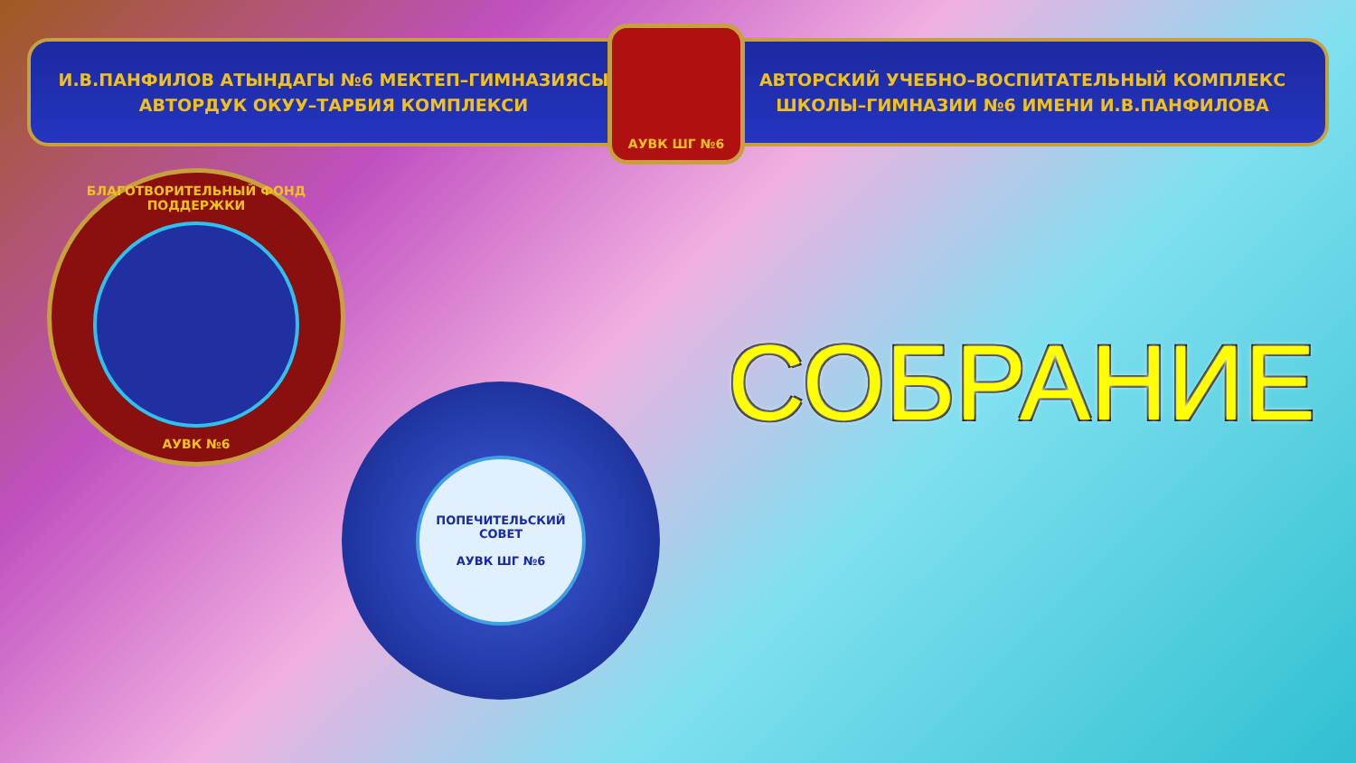И.В.ПАНФИЛОВ АТЫНДАГЫ №6 МЕКТЕП–ГИМНАЗИЯСЫ
АВТОРДУК ОКУУ–ТАРБИЯ КОМПЛЕКСИ
АВТОРСКИЙ УЧЕБНО–ВОСПИТАТЕЛЬНЫЙ КОМПЛЕКС
ШКОЛЫ–ГИМНАЗИИ №6 ИМЕНИ И.В.ПАНФИЛОВА
АУВК ШГ №6
БЛАГОТВОРИТЕЛЬНЫЙ ФОНД ПОДДЕРЖКИ
АУВК №6
ПОПЕЧИТЕЛЬСКИЙ СОВЕТ
АУВК ШГ №6
СОБРАНИЕ